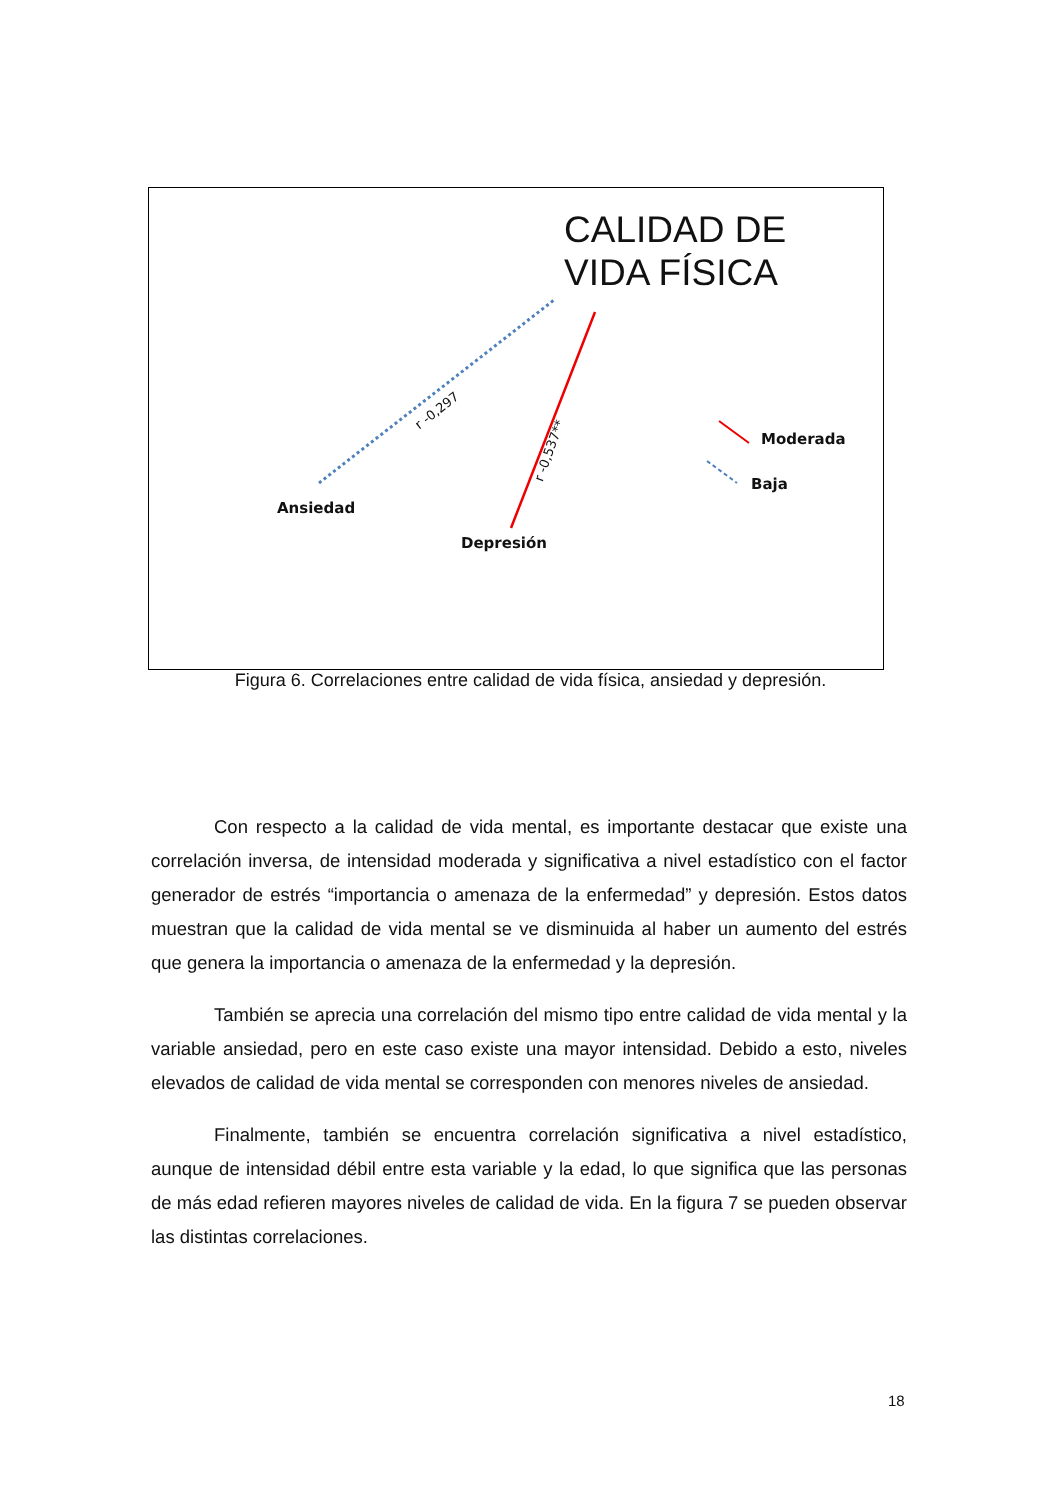CALIDAD DE
VIDA FÍSICA
Moderada
Baja
Ansiedad
Depresión
r -0,297
r -0,537**
Figura 6. Correlaciones entre calidad de vida física, ansiedad y depresión.
Con respecto a la calidad de vida mental, es importante destacar que existe una correlación inversa, de intensidad moderada y significativa a nivel estadístico con el factor generador de estrés “importancia o amenaza de la enfermedad” y depresión. Estos datos muestran que la calidad de vida mental se ve disminuida al haber un aumento del estrés que genera la importancia o amenaza de la enfermedad y la depresión.
También se aprecia una correlación del mismo tipo entre calidad de vida mental y la variable ansiedad, pero en este caso existe una mayor intensidad. Debido a esto, niveles elevados de calidad de vida mental se corresponden con menores niveles de ansiedad.
Finalmente, también se encuentra correlación significativa a nivel estadístico, aunque de intensidad débil entre esta variable y la edad, lo que significa que las personas de más edad refieren mayores niveles de calidad de vida. En la figura 7 se pueden observar las distintas correlaciones.
18